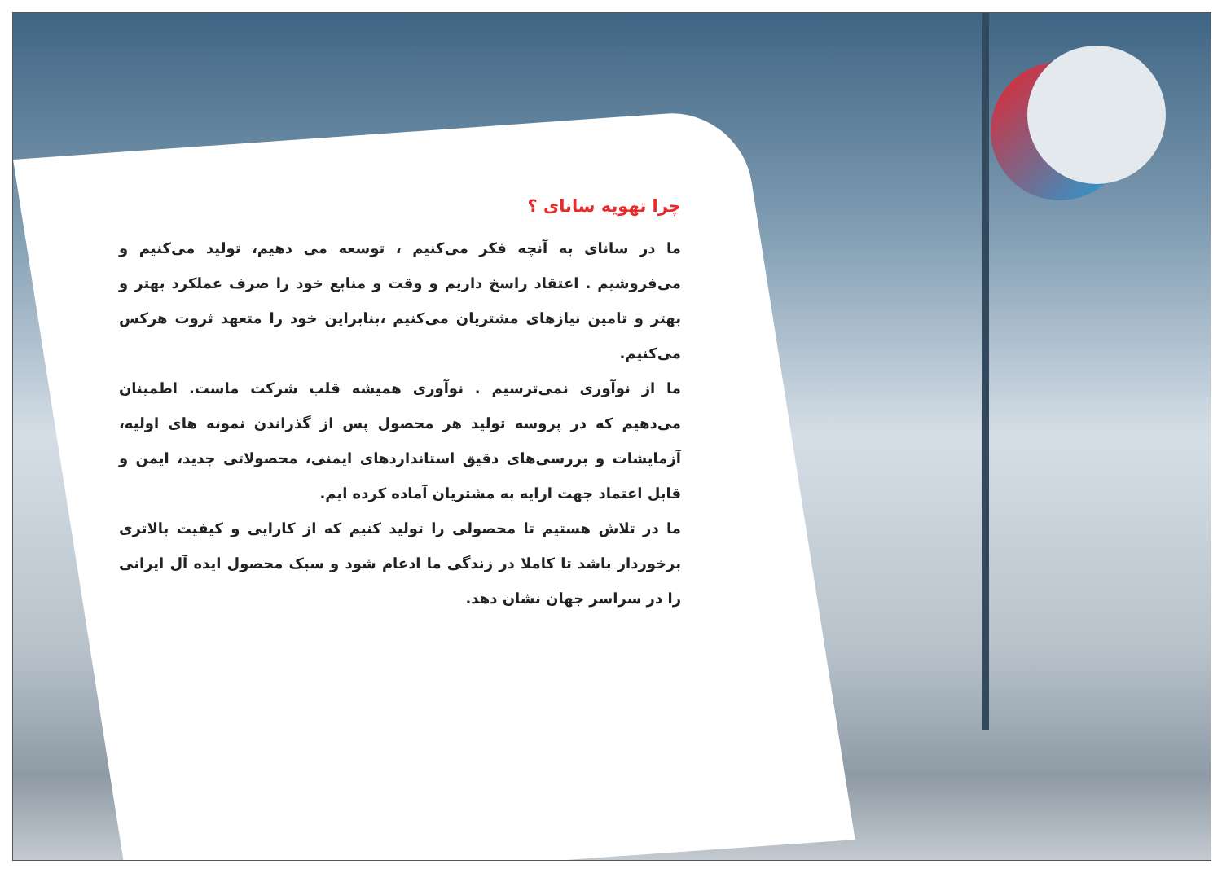چرا تهویه سانای ؟
ما در سانای به آنچه فکر می‌کنیم ، توسعه می دهیم، تولید می‌کنیم و می‌فروشیم . اعتقاد راسخ داریم و وقت و منابع خود را صرف عملکرد بهتر و بهتر و تامین نیازهای مشتریان می‌کنیم ،بنابراین خود را متعهد ثروت هرکس می‌کنیم.
ما از نوآوری نمی‌ترسیم . نوآوری همیشه قلب شرکت ماست. اطمینان می‌دهیم که در پروسه تولید هر محصول پس از گذراندن نمونه های اولیه، آزمایشات و بررسی‌های دقیق استانداردهای ایمنی، محصولاتی جدید، ایمن و قابل اعتماد جهت ارایه به مشتریان آماده کرده ایم.
ما در تلاش هستیم تا محصولی را تولید کنیم که از کارایی و کیفیت بالاتری برخوردار باشد تا کاملا در زندگی ما ادغام شود و سبک محصول ایده آل ایرانی را در سراسر جهان نشان دهد.